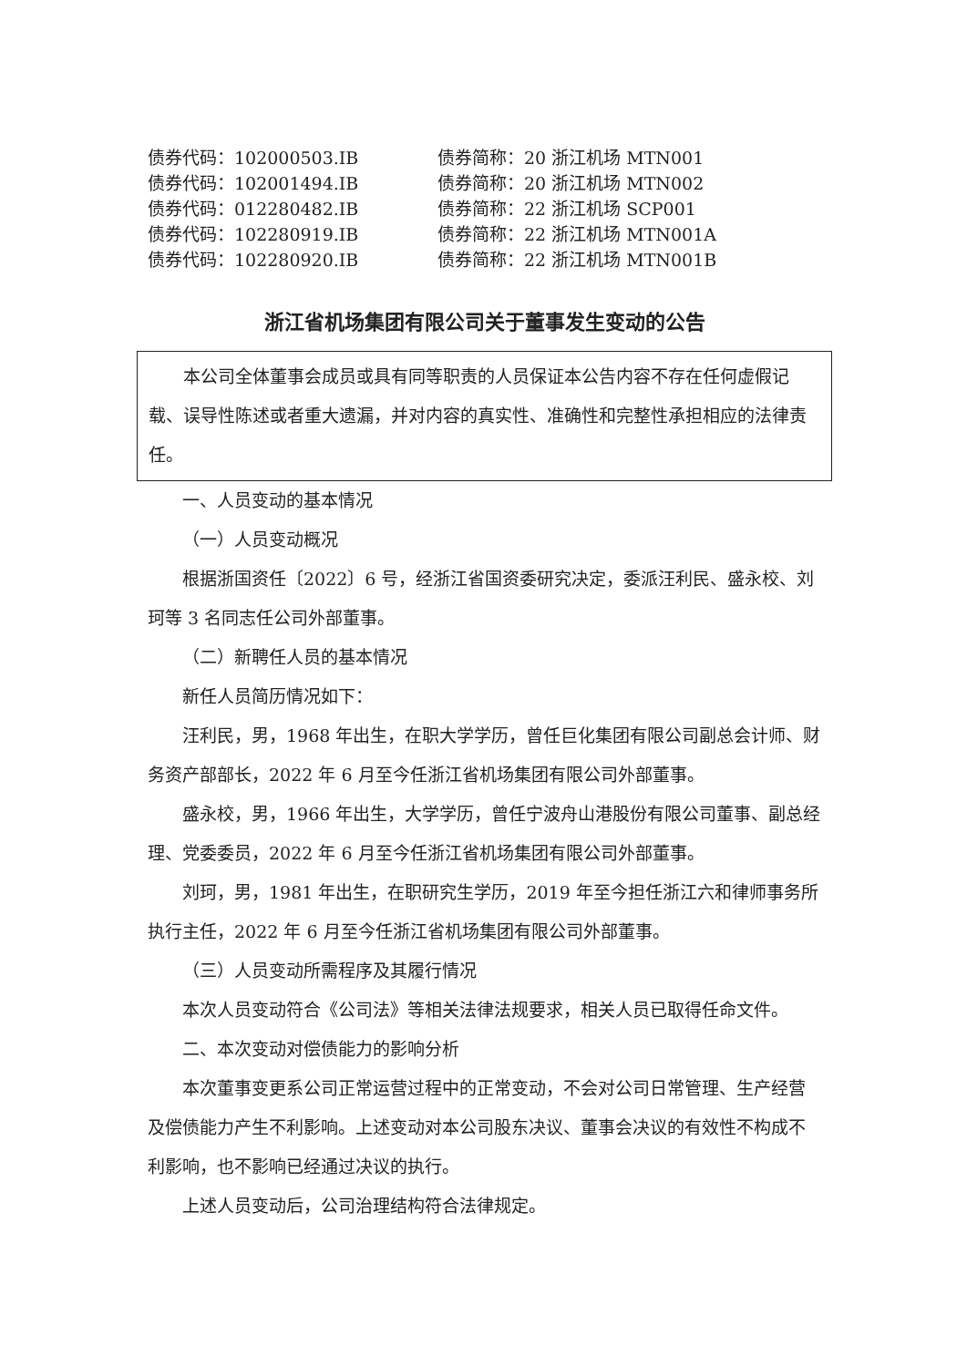| 债券代码：102000503.IB | 债券简称：20 浙江机场 MTN001 |
| 债券代码：102001494.IB | 债券简称：20 浙江机场 MTN002 |
| 债券代码：012280482.IB | 债券简称：22 浙江机场 SCP001 |
| 债券代码：102280919.IB | 债券简称：22 浙江机场 MTN001A |
| 债券代码：102280920.IB | 债券简称：22 浙江机场 MTN001B |
浙江省机场集团有限公司关于董事发生变动的公告
本公司全体董事会成员或具有同等职责的人员保证本公告内容不存在任何虚假记载、误导性陈述或者重大遗漏，并对内容的真实性、准确性和完整性承担相应的法律责任。
一、人员变动的基本情况
（一）人员变动概况
根据浙国资任〔2022〕6 号，经浙江省国资委研究决定，委派汪利民、盛永校、刘珂等 3 名同志任公司外部董事。
（二）新聘任人员的基本情况
新任人员简历情况如下：
汪利民，男，1968 年出生，在职大学学历，曾任巨化集团有限公司副总会计师、财务资产部部长，2022 年 6 月至今任浙江省机场集团有限公司外部董事。
盛永校，男，1966 年出生，大学学历，曾任宁波舟山港股份有限公司董事、副总经理、党委委员，2022 年 6 月至今任浙江省机场集团有限公司外部董事。
刘珂，男，1981 年出生，在职研究生学历，2019 年至今担任浙江六和律师事务所执行主任，2022 年 6 月至今任浙江省机场集团有限公司外部董事。
（三）人员变动所需程序及其履行情况
本次人员变动符合《公司法》等相关法律法规要求，相关人员已取得任命文件。
二、本次变动对偿债能力的影响分析
本次董事变更系公司正常运营过程中的正常变动，不会对公司日常管理、生产经营及偿债能力产生不利影响。上述变动对本公司股东决议、董事会决议的有效性不构成不利影响，也不影响已经通过决议的执行。
上述人员变动后，公司治理结构符合法律规定。